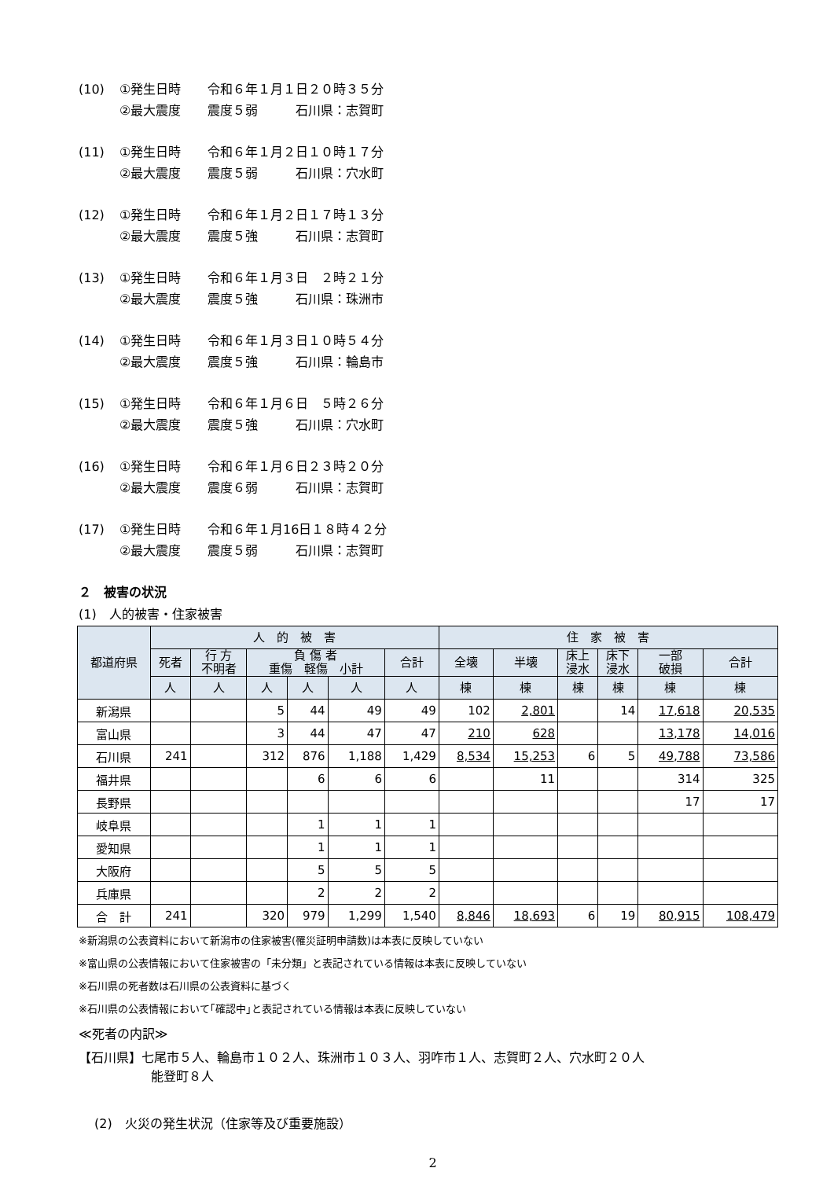(10) ①発生日時 令和６年１月１日２０時３５分
②最大震度 震度５弱 石川県：志賀町
(11) ①発生日時 令和６年１月２日１０時１７分
②最大震度 震度５弱 石川県：穴水町
(12) ①発生日時 令和６年１月２日１７時１３分
②最大震度 震度５強 石川県：志賀町
(13) ①発生日時 令和６年１月３日　２時２１分
②最大震度 震度５強 石川県：珠洲市
(14) ①発生日時 令和６年１月３日１０時５４分
②最大震度 震度５強 石川県：輪島市
(15) ①発生日時 令和６年１月６日　５時２６分
②最大震度 震度５強 石川県：穴水町
(16) ①発生日時 令和６年１月６日２３時２０分
②最大震度 震度６弱 石川県：志賀町
(17) ①発生日時 令和６年１月16日１８時４２分
②最大震度 震度５弱 石川県：志賀町
２　被害の状況
(1)　人的被害・住家被害
| 都道府県 | 人 的 被 害 | | | | | | 住 家 被 害 | | | | | |
| --- | --- | --- | --- | --- | --- | --- | --- | --- | --- | --- | --- | --- |
| | 死者 | 行 方 不明者 | 負 傷 者 重傷 軽傷 小計 | | | 合計 | 全壊 | 半壊 | 床上 浸水 | 床下 浸水 | 一部 破損 | 合計 |
| | 人 | 人 | 人 | 人 | 人 | 人 | 棟 | 棟 | 棟 | 棟 | 棟 | 棟 |
| 新潟県 | | | 5 | 44 | 49 | 49 | 102 | 2,801 | | 14 | 17,618 | 20,535 |
| 富山県 | | | 3 | 44 | 47 | 47 | 210 | 628 | | | 13,178 | 14,016 |
| 石川県 | 241 | | 312 | 876 | 1,188 | 1,429 | 8,534 | 15,253 | 6 | 5 | 49,788 | 73,586 |
| 福井県 | | | | 6 | 6 | 6 | | 11 | | | 314 | 325 |
| 長野県 | | | | | | | | | | | 17 | 17 |
| 岐阜県 | | | | 1 | 1 | 1 | | | | | | |
| 愛知県 | | | | 1 | 1 | 1 | | | | | | |
| 大阪府 | | | | 5 | 5 | 5 | | | | | | |
| 兵庫県 | | | | 2 | 2 | 2 | | | | | | |
| 合 計 | 241 | | 320 | 979 | 1,299 | 1,540 | 8,846 | 18,693 | 6 | 19 | 80,915 | 108,479 |
※新潟県の公表資料において新潟市の住家被害(罹災証明申請数)は本表に反映していない
※富山県の公表情報において住家被害の「未分類」と表記されている情報は本表に反映していない
※石川県の死者数は石川県の公表資料に基づく
※石川県の公表情報において｢確認中｣と表記されている情報は本表に反映していない
≪死者の内訳≫
【石川県】七尾市５人、輪島市１０２人、珠洲市１０３人、羽咋市１人、志賀町２人、穴水町２０人
能登町８人
(2)　火災の発生状況（住家等及び重要施設）
2